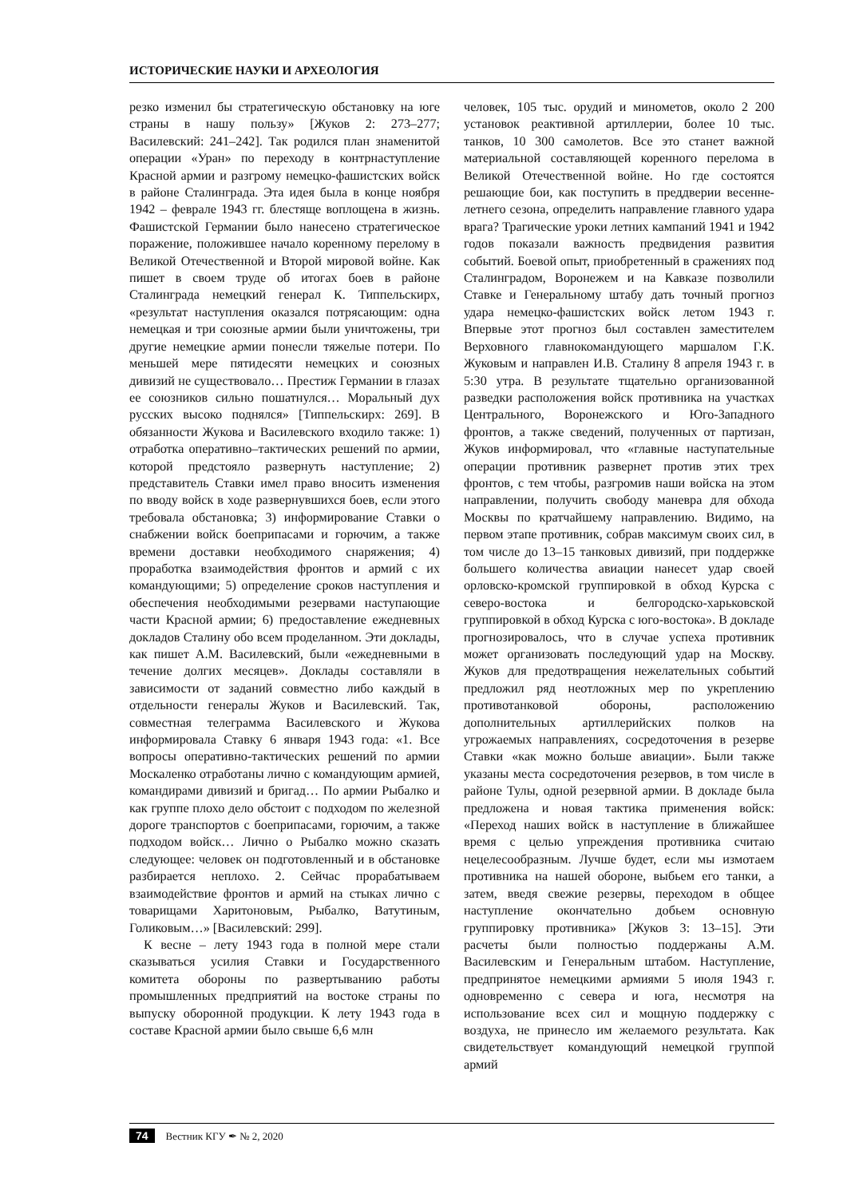ИСТОРИЧЕСКИЕ НАУКИ И АРХЕОЛОГИЯ
резко изменил бы стратегическую обстановку на юге страны в нашу пользу» [Жуков 2: 273–277; Василевский: 241–242]. Так родился план знаменитой операции «Уран» по переходу в контрнаступление Красной армии и разгрому немецко-фашистских войск в районе Сталинграда. Эта идея была в конце ноября 1942 – феврале 1943 гг. блестяще воплощена в жизнь. Фашистской Германии было нанесено стратегическое поражение, положившее начало коренному перелому в Великой Отечественной и Второй мировой войне. Как пишет в своем труде об итогах боев в районе Сталинграда немецкий генерал К. Типпельскирх, «результат наступления оказался потрясающим: одна немецкая и три союзные армии были уничтожены, три другие немецкие армии понесли тяжелые потери. По меньшей мере пятидесяти немецких и союзных дивизий не существовало… Престиж Германии в глазах ее союзников сильно пошатнулся… Моральный дух русских высоко поднялся» [Типпельскирх: 269]. В обязанности Жукова и Василевского входило также: 1) отработка оперативно–тактических решений по армии, которой предстояло развернуть наступление; 2) представитель Ставки имел право вносить изменения по вводу войск в ходе развернувшихся боев, если этого требовала обстановка; 3) информирование Ставки о снабжении войск боеприпасами и горючим, а также времени доставки необходимого снаряжения; 4) проработка взаимодействия фронтов и армий с их командующими; 5) определение сроков наступления и обеспечения необходимыми резервами наступающие части Красной армии; 6) предоставление ежедневных докладов Сталину обо всем проделанном. Эти доклады, как пишет А.М. Василевский, были «ежедневными в течение долгих месяцев». Доклады составляли в зависимости от заданий совместно либо каждый в отдельности генералы Жуков и Василевский. Так, совместная телеграмма Василевского и Жукова информировала Ставку 6 января 1943 года: «1. Все вопросы оперативно-тактических решений по армии Москаленко отработаны лично с командующим армией, командирами дивизий и бригад… По армии Рыбалко и как группе плохо дело обстоит с подходом по железной дороге транспортов с боеприпасами, горючим, а также подходом войск… Лично о Рыбалко можно сказать следующее: человек он подготовленный и в обстановке разбирается неплохо. 2. Сейчас прорабатываем взаимодействие фронтов и армий на стыках лично с товарищами Харитоновым, Рыбалко, Ватутиным, Голиковым…» [Василевский: 299].
К весне – лету 1943 года в полной мере стали сказываться усилия Ставки и Государственного комитета обороны по развертыванию работы промышленных предприятий на востоке страны по выпуску оборонной продукции. К лету 1943 года в составе Красной армии было свыше 6,6 млн
человек, 105 тыс. орудий и минометов, около 2 200 установок реактивной артиллерии, более 10 тыс. танков, 10 300 самолетов. Все это станет важной материальной составляющей коренного перелома в Великой Отечественной войне. Но где состоятся решающие бои, как поступить в преддверии весенне-летнего сезона, определить направление главного удара врага? Трагические уроки летних кампаний 1941 и 1942 годов показали важность предвидения развития событий. Боевой опыт, приобретенный в сражениях под Сталинградом, Воронежем и на Кавказе позволили Ставке и Генеральному штабу дать точный прогноз удара немецко-фашистских войск летом 1943 г. Впервые этот прогноз был составлен заместителем Верховного главнокомандующего маршалом Г.К. Жуковым и направлен И.В. Сталину 8 апреля 1943 г. в 5:30 утра. В результате тщательно организованной разведки расположения войск противника на участках Центрального, Воронежского и Юго-Западного фронтов, а также сведений, полученных от партизан, Жуков информировал, что «главные наступательные операции противник развернет против этих трех фронтов, с тем чтобы, разгромив наши войска на этом направлении, получить свободу маневра для обхода Москвы по кратчайшему направлению. Видимо, на первом этапе противник, собрав максимум своих сил, в том числе до 13–15 танковых дивизий, при поддержке большего количества авиации нанесет удар своей орловско-кромской группировкой в обход Курска с северо-востока и белгородско-харьковской группировкой в обход Курска с юго-востока». В докладе прогнозировалось, что в случае успеха противник может организовать последующий удар на Москву. Жуков для предотвращения нежелательных событий предложил ряд неотложных мер по укреплению противотанковой обороны, расположению дополнительных артиллерийских полков на угрожаемых направлениях, сосредоточения в резерве Ставки «как можно больше авиации». Были также указаны места сосредоточения резервов, в том числе в районе Тулы, одной резервной армии. В докладе была предложена и новая тактика применения войск: «Переход наших войск в наступление в ближайшее время с целью упреждения противника считаю нецелесообразным. Лучше будет, если мы измотаем противника на нашей обороне, выбьем его танки, а затем, введя свежие резервы, переходом в общее наступление окончательно добьем основную группировку противника» [Жуков 3: 13–15]. Эти расчеты были полностью поддержаны А.М. Василевским и Генеральным штабом. Наступление, предпринятое немецкими армиями 5 июля 1943 г. одновременно с севера и юга, несмотря на использование всех сил и мощную поддержку с воздуха, не принесло им желаемого результата. Как свидетельствует командующий немецкой группой армий
74 Вестник КГУ ✒ № 2, 2020